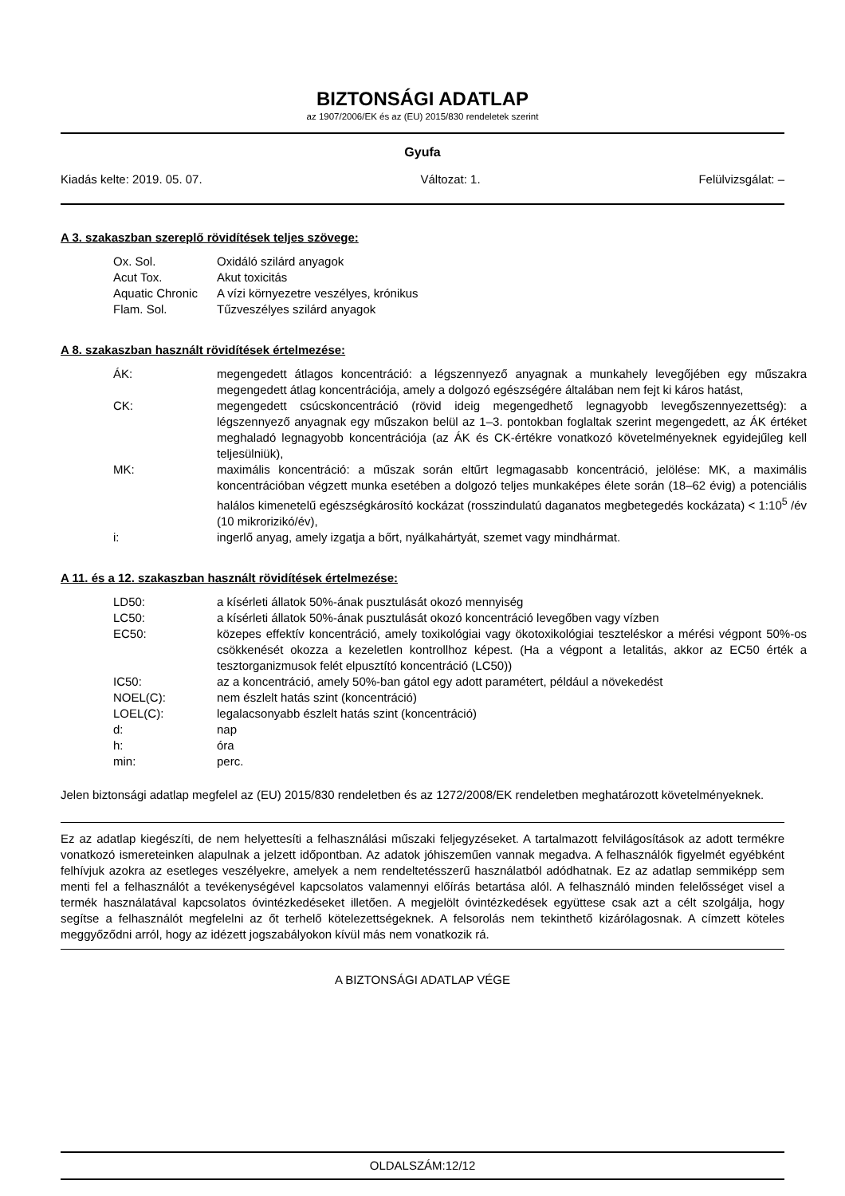BIZTONSÁGI ADATLAP
az 1907/2006/EK és az (EU) 2015/830 rendeletek szerint
Gyufa
Kiadás kelte: 2019. 05. 07. Változat: 1. Felülvizsgálat: –
A 3. szakaszban szereplő rövidítések teljes szövege:
| Ox. Sol. | Oxidáló szilárd anyagok |
| Acut Tox. | Akut toxicitás |
| Aquatic Chronic | A vízi környezetre veszélyes, krónikus |
| Flam. Sol. | Tűzveszélyes szilárd anyagok |
A 8. szakaszban használt rövidítések értelmezése:
| ÁK: | megengedett átlagos koncentráció: a légszennyező anyagnak a munkahely levegőjében egy műszakra megengedett átlag koncentrációja, amely a dolgozó egészségére általában nem fejt ki káros hatást, |
| CK: | megengedett csúcskoncentráció (rövid ideig megengedhető legnagyobb levegőszennyezettség): a légszennyező anyagnak egy műszakon belül az 1–3. pontokban foglaltak szerint megengedett, az ÁK értéket meghaladó legnagyobb koncentrációja (az ÁK és CK-értékre vonatkozó követelményeknek egyidejűleg kell teljesülniük), |
| MK: | maximális koncentráció: a műszak során eltűrt legmagasabb koncentráció, jelölése: MK, a maximális koncentrációban végzett munka esetében a dolgozó teljes munkaképes élete során (18–62 évig) a potenciális halálos kimenetelű egészségkárosító kockázat (rosszindulatú daganatos megbetegedés kockázata) < 1:10<sup>5</sup> /év (10 mikrorizikó/év), |
| i: | ingerlő anyag, amely izgatja a bőrt, nyálkahártyát, szemet vagy mindhármat. |
A 11. és a 12. szakaszban használt rövidítések értelmezése:
| LD50: | a kísérleti állatok 50%-ának pusztulását okozó mennyiség |
| LC50: | a kísérleti állatok 50%-ának pusztulását okozó koncentráció levegőben vagy vízben |
| EC50: | közepes effektív koncentráció, amely toxikológiai vagy ökotoxikológiai teszteléskor a mérési végpont 50%-os csökkenését okozza a kezeletlen kontrollhoz képest. (Ha a végpont a letalitás, akkor az EC50 érték a tesztorganizmusok felét elpusztító koncentráció (LC50)) |
| IC50: | az a koncentráció, amely 50%-ban gátol egy adott paramétert, például a növekedést |
| NOEL(C): | nem észlelt hatás szint (koncentráció) |
| LOEL(C): | legalacsonyabb észlelt hatás szint (koncentráció) |
| d: | nap |
| h: | óra |
| min: | perc. |
Jelen biztonsági adatlap megfelel az (EU) 2015/830 rendeletben és az 1272/2008/EK rendeletben meghatározott követelményeknek.
Ez az adatlap kiegészíti, de nem helyettesíti a felhasználási műszaki feljegyzéseket. A tartalmazott felvilágosítások az adott termékre vonatkozó ismereteinken alapulnak a jelzett időpontban. Az adatok jóhiszeműen vannak megadva. A felhasználók figyelmét egyébként felhívjuk azokra az esetleges veszélyekre, amelyek a nem rendeltetésszerű használatból adódhatnak. Ez az adatlap semmiképp sem menti fel a felhasználót a tevékenységével kapcsolatos valamennyi előírás betartása alól. A felhasználó minden felelősséget visel a termék használatával kapcsolatos óvintézkedéseket illetően. A megjelölt óvintézkedések együttese csak azt a célt szolgálja, hogy segítse a felhasználót megfelelni az őt terhelő kötelezettségeknek. A felsorolás nem tekinthető kizárólagosnak. A címzett köteles meggyőződni arról, hogy az idézett jogszabályokon kívül más nem vonatkozik rá.
A BIZTONSÁGI ADATLAP VÉGE
OLDALSZÁM:12/12